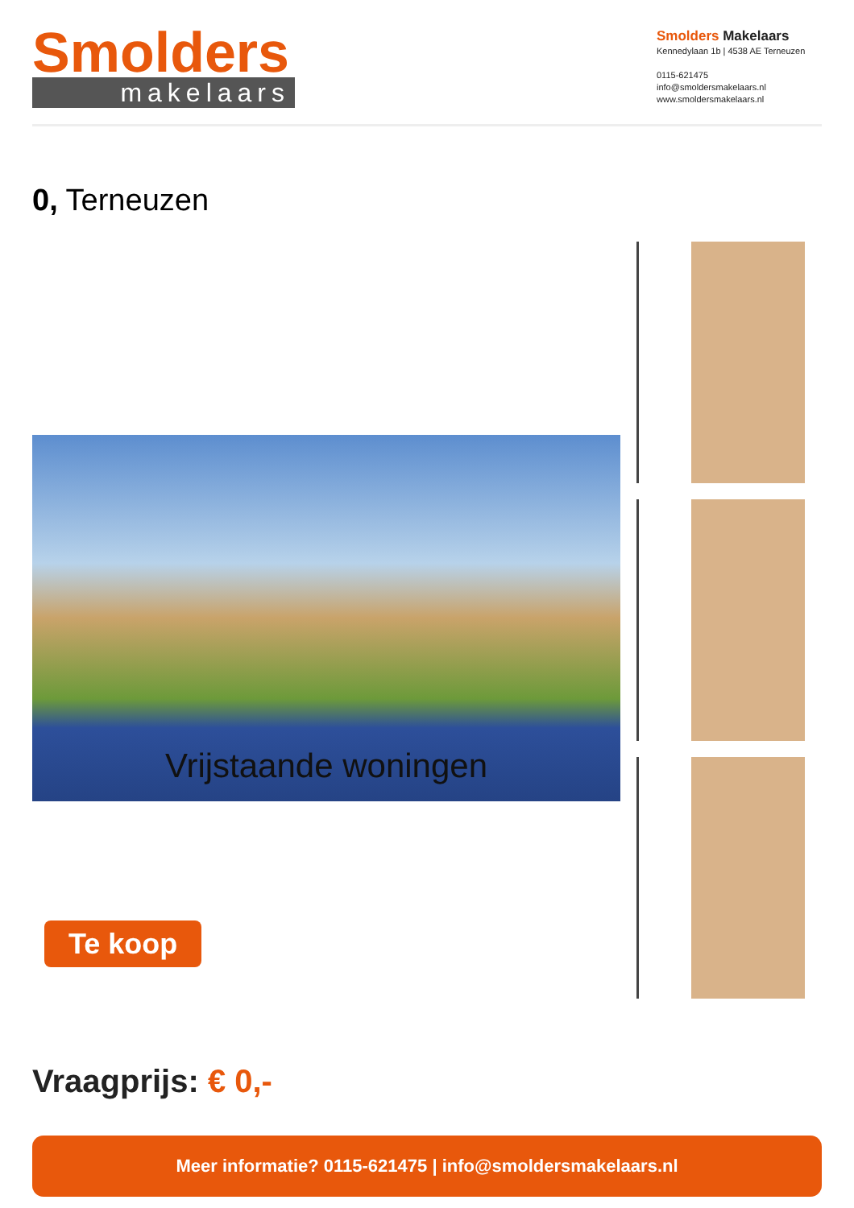Smolders
makelaars
Smolders Makelaars
Kennedylaan 1b | 4538 AE Terneuzen
0115-621475
info@smoldersmakelaars.nl
www.smoldersmakelaars.nl
0, Terneuzen
Vrijstaande woningen
Te koop
Vraagprijs: € 0,-
Meer informatie? 0115-621475 | info@smoldersmakelaars.nl